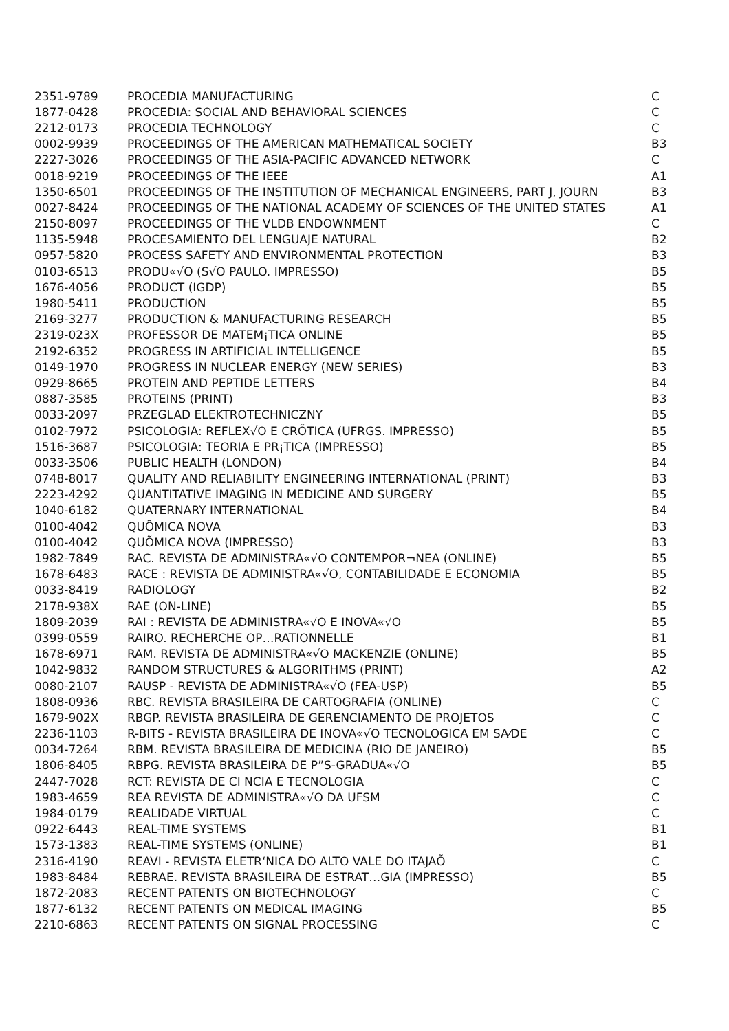| 2351-9789 | PROCEDIA MANUFACTURING | C |
| 1877-0428 | PROCEDIA: SOCIAL AND BEHAVIORAL SCIENCES | C |
| 2212-0173 | PROCEDIA TECHNOLOGY | C |
| 0002-9939 | PROCEEDINGS OF THE AMERICAN MATHEMATICAL SOCIETY | B3 |
| 2227-3026 | PROCEEDINGS OF THE ASIA-PACIFIC ADVANCED NETWORK | C |
| 0018-9219 | PROCEEDINGS OF THE IEEE | A1 |
| 1350-6501 | PROCEEDINGS OF THE INSTITUTION OF MECHANICAL ENGINEERS, PART J, JOURN | B3 |
| 0027-8424 | PROCEEDINGS OF THE NATIONAL ACADEMY OF SCIENCES OF THE UNITED STATES | A1 |
| 2150-8097 | PROCEEDINGS OF THE VLDB ENDOWNMENT | C |
| 1135-5948 | PROCESAMIENTO DEL LENGUAJE NATURAL | B2 |
| 0957-5820 | PROCESS SAFETY AND ENVIRONMENTAL PROTECTION | B3 |
| 0103-6513 | PRODU«√O (S√O PAULO. IMPRESSO) | B5 |
| 1676-4056 | PRODUCT (IGDP) | B5 |
| 1980-5411 | PRODUCTION | B5 |
| 2169-3277 | PRODUCTION & MANUFACTURING RESEARCH | B5 |
| 2319-023X | PROFESSOR DE MATEM¡TICA ONLINE | B5 |
| 2192-6352 | PROGRESS IN ARTIFICIAL INTELLIGENCE | B5 |
| 0149-1970 | PROGRESS IN NUCLEAR ENERGY (NEW SERIES) | B3 |
| 0929-8665 | PROTEIN AND PEPTIDE LETTERS | B4 |
| 0887-3585 | PROTEINS (PRINT) | B3 |
| 0033-2097 | PRZEGLAD ELEKTROTECHNICZNY | B5 |
| 0102-7972 | PSICOLOGIA: REFLEX√O E CRÕTICA (UFRGS. IMPRESSO) | B5 |
| 1516-3687 | PSICOLOGIA: TEORIA E PR¡TICA (IMPRESSO) | B5 |
| 0033-3506 | PUBLIC HEALTH (LONDON) | B4 |
| 0748-8017 | QUALITY AND RELIABILITY ENGINEERING INTERNATIONAL (PRINT) | B3 |
| 2223-4292 | QUANTITATIVE IMAGING IN MEDICINE AND SURGERY | B5 |
| 1040-6182 | QUATERNARY INTERNATIONAL | B4 |
| 0100-4042 | QUÕMICA NOVA | B3 |
| 0100-4042 | QUÕMICA NOVA (IMPRESSO) | B3 |
| 1982-7849 | RAC. REVISTA DE ADMINISTRA«√O CONTEMPOR¬NEA (ONLINE) | B5 |
| 1678-6483 | RACE : REVISTA DE ADMINISTRA«√O, CONTABILIDADE E ECONOMIA | B5 |
| 0033-8419 | RADIOLOGY | B2 |
| 2178-938X | RAE (ON-LINE) | B5 |
| 1809-2039 | RAI : REVISTA DE ADMINISTRA«√O E INOVA«√O | B5 |
| 0399-0559 | RAIRO. RECHERCHE OP…RATIONNELLE | B1 |
| 1678-6971 | RAM. REVISTA DE ADMINISTRA«√O MACKENZIE (ONLINE) | B5 |
| 1042-9832 | RANDOM STRUCTURES & ALGORITHMS (PRINT) | A2 |
| 0080-2107 | RAUSP - REVISTA DE ADMINISTRA«√O (FEA-USP) | B5 |
| 1808-0936 | RBC. REVISTA BRASILEIRA DE CARTOGRAFIA (ONLINE) | C |
| 1679-902X | RBGP. REVISTA BRASILEIRA DE GERENCIAMENTO DE PROJETOS | C |
| 2236-1103 | R-BITS - REVISTA BRASILEIRA DE INOVA«√O TECNOLOGICA EM SA⁄DE | C |
| 0034-7264 | RBM. REVISTA BRASILEIRA DE MEDICINA (RIO DE JANEIRO) | B5 |
| 1806-8405 | RBPG. REVISTA BRASILEIRA DE P”S-GRADUA«√O | B5 |
| 2447-7028 | RCT: REVISTA DE CI NCIA E TECNOLOGIA | C |
| 1983-4659 | REA REVISTA DE ADMINISTRA«√O DA UFSM | C |
| 1984-0179 | REALIDADE VIRTUAL | C |
| 0922-6443 | REAL-TIME SYSTEMS | B1 |
| 1573-1383 | REAL-TIME SYSTEMS (ONLINE) | B1 |
| 2316-4190 | REAVI - REVISTA ELETR‘NICA DO ALTO VALE DO ITAJAÕ | C |
| 1983-8484 | REBRAE. REVISTA BRASILEIRA DE ESTRAT…GIA (IMPRESSO) | B5 |
| 1872-2083 | RECENT PATENTS ON BIOTECHNOLOGY | C |
| 1877-6132 | RECENT PATENTS ON MEDICAL IMAGING | B5 |
| 2210-6863 | RECENT PATENTS ON SIGNAL PROCESSING | C |